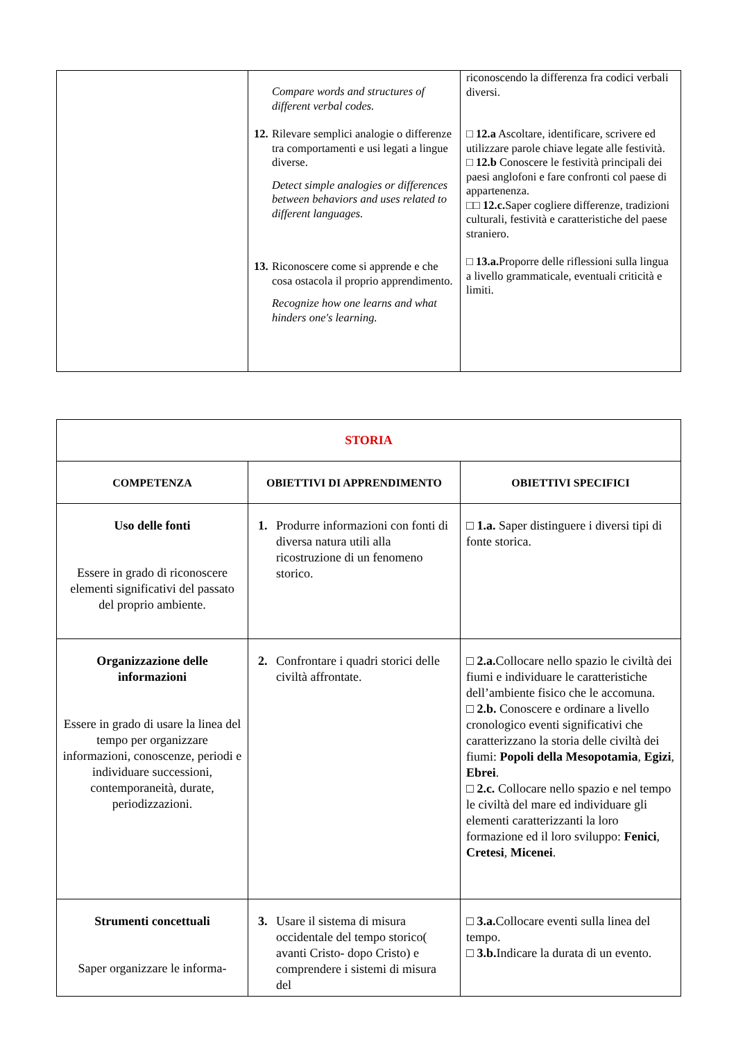| | Compare words and structures of different verbal codes. 12. Rilevare semplici analogie o differenze tra comportamenti e usi legati a lingue diverse. Detect simple analogies or differences between behaviors and uses related to different languages. 13. Riconoscere come si apprende e che cosa ostacola il proprio apprendimento. Recognize how one learns and what hinders one's learning. | riconoscendo la differenza fra codici verbali diversi. □ 12.a Ascoltare, identificare, scrivere ed utilizzare parole chiave legate alle festività. □ 12.b Conoscere le festività principali dei paesi anglofoni e fare confronti col paese di appartenenza. □□ 12.c. Saper cogliere differenze, tradizioni culturali, festività e caratteristiche del paese straniero. □ 13.a. Proporre delle riflessioni sulla lingua a livello grammaticale, eventuali criticità e limiti. |
| STORIA | | |
| COMPETENZA | OBIETTIVI DI APPRENDIMENTO | OBIETTIVI SPECIFICI |
| Uso delle fonti Essere in grado di riconoscere elementi significativi del passato del proprio ambiente. | 1. Produrre informazioni con fonti di diversa natura utili alla ricostruzione di un fenomeno storico. | □ 1.a. Saper distinguere i diversi tipi di fonte storica. |
| Organizzazione delle informazioni Essere in grado di usare la linea del tempo per organizzare informazioni, conoscenze, periodi e individuare successioni, contemporaneità, durate, periodizzazioni. | 2. Confrontare i quadri storici delle civiltà affrontate. | □ 2.a. Collocare nello spazio le civiltà dei fiumi e individuare le caratteristiche dell’ambiente fisico che le accomuna. □ 2.b. Conoscere e ordinare a livello cronologico eventi significativi che caratterizzano la storia delle civiltà dei fiumi: Popoli della Mesopotamia , Egizi , Ebrei . □ 2.c. Collocare nello spazio e nel tempo le civiltà del mare ed individuare gli elementi caratterizzanti la loro formazione ed il loro sviluppo: Fenici , Cretesi , Micenei . |
| Strumenti concettuali Saper organizzare le informa- | 3. Usare il sistema di misura occidentale del tempo storico( avanti Cristo- dopo Cristo) e comprendere i sistemi di misura del | □ 3.a. Collocare eventi sulla linea del tempo. □ 3.b. Indicare la durata di un evento. |